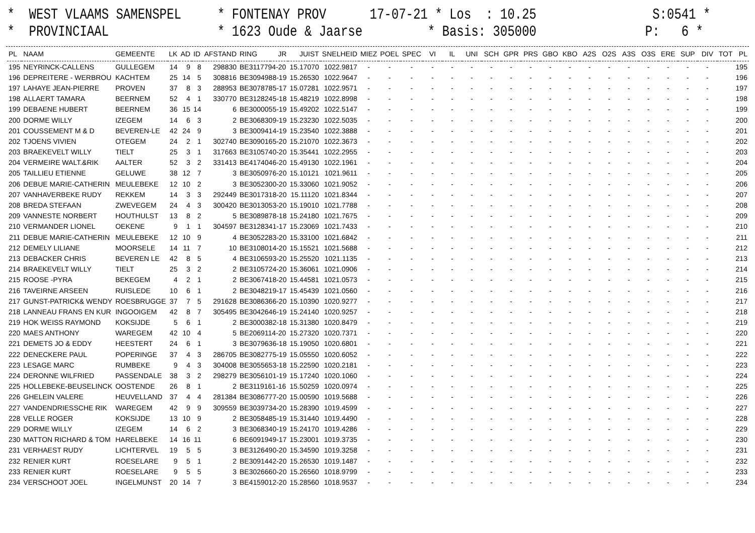* WEST VLAAMS SAMENSPEL * FONTENAY PROV 17-07-21 * Los : 10.25 S:0541 * * PROVINCIAAL * 1623 Oude & Jaarse * Basis: 305000 P: 6 *
| PL | NAAM | GEMEENTE | LK | AD | ID | AFSTAND | RING | JR | JUIST | SNELHEID | MIEZ | POEL | SPEC | VI | IL | UNI | SCH | GPR | PRS | GBO | KBO | A2S | O2S | A3S | O3S | ERE | SUP | DIV | TOT | PL |
| --- | --- | --- | --- | --- | --- | --- | --- | --- | --- | --- | --- | --- | --- | --- | --- | --- | --- | --- | --- | --- | --- | --- | --- | --- | --- | --- | --- | --- | --- | --- |
| 195 | NEYRINCK-CALLENS | GULLEGEM | 14 | 9 | 8 | 298830 | BE3117794-20 | | 15.17070 | 1022.9817 | - | - | - | - | - | - | - | - | - | - | - | - | - | - | - | - | - | - | | 195 |
| 196 | DEPREITERE - WERBROU | KACHTEM | 25 | 14 | 5 | 308816 | BE3094988-19 | | 15.26530 | 1022.9647 | - | - | - | - | - | - | - | - | - | - | - | - | - | - | - | - | - | - | | 196 |
| 197 | LAHAYE JEAN-PIERRE | PROVEN | 37 | 8 | 3 | 288953 | BE3078785-17 | | 15.07281 | 1022.9571 | - | - | - | - | - | - | - | - | - | - | - | - | - | - | - | - | - | - | | 197 |
| 198 | ALLAERT TAMARA | BEERNEM | 52 | 4 | 1 | 330770 | BE3128245-18 | | 15.48219 | 1022.8998 | - | - | - | - | - | - | - | - | - | - | - | - | - | - | - | - | - | - | | 198 |
| 199 | DEBAENE HUBERT | BEERNEM | 36 | 15 | 14 | 6 | BE3000055-19 | | 15.49202 | 1022.5147 | - | - | - | - | - | - | - | - | - | - | - | - | - | - | - | - | - | - | | 199 |
| 200 | DORME WILLY | IZEGEM | 14 | 6 | 3 | 2 | BE3068309-19 | | 15.23230 | 1022.5035 | - | - | - | - | - | - | - | - | - | - | - | - | - | - | - | - | - | - | | 200 |
| 201 | COUSSEMENT M & D | BEVEREN-LE | 42 | 24 | 9 | 3 | BE3009414-19 | | 15.23540 | 1022.3888 | - | - | - | - | - | - | - | - | - | - | - | - | - | - | - | - | - | - | | 201 |
| 202 | TJOENS VIVIEN | OTEGEM | 24 | 2 | 1 | 302740 | BE3090165-20 | | 15.21070 | 1022.3673 | - | - | - | - | - | - | - | - | - | - | - | - | - | - | - | - | - | - | | 202 |
| 203 | BRAEKEVELT WILLY | TIELT | 25 | 3 | 1 | 317663 | BE3105740-20 | | 15.35441 | 1022.2955 | - | - | - | - | - | - | - | - | - | - | - | - | - | - | - | - | - | - | | 203 |
| 204 | VERMEIRE WALT.&RIK | AALTER | 52 | 3 | 2 | 331413 | BE4174046-20 | | 15.49130 | 1022.1961 | - | - | - | - | - | - | - | - | - | - | - | - | - | - | - | - | - | - | | 204 |
| 205 | TAILLIEU ETIENNE | GELUWE | 38 | 12 | 7 | 3 | BE3050976-20 | | 15.10121 | 1021.9611 | - | - | - | - | - | - | - | - | - | - | - | - | - | - | - | - | - | - | | 205 |
| 206 | DEBUE MARIE-CATHERIN | MEULEBEKE | 12 | 10 | 2 | 3 | BE3052300-20 | | 15.33060 | 1021.9052 | - | - | - | - | - | - | - | - | - | - | - | - | - | - | - | - | - | - | | 206 |
| 207 | VANHAVERBEKE RUDY | REKKEM | 14 | 3 | 3 | 292449 | BE3017318-20 | | 15.11120 | 1021.8344 | - | - | - | - | - | - | - | - | - | - | - | - | - | - | - | - | - | - | | 207 |
| 208 | BREDA STEFAAN | ZWEVEGEM | 24 | 4 | 3 | 300420 | BE3013053-20 | | 15.19010 | 1021.7788 | - | - | - | - | - | - | - | - | - | - | - | - | - | - | - | - | - | - | | 208 |
| 209 | VANNESTE NORBERT | HOUTHULST | 13 | 8 | 2 | 5 | BE3089878-18 | | 15.24180 | 1021.7675 | - | - | - | - | - | - | - | - | - | - | - | - | - | - | - | - | - | - | | 209 |
| 210 | VERMANDER LIONEL | OEKENE | 9 | 1 | 1 | 304597 | BE3128341-17 | | 15.23069 | 1021.7433 | - | - | - | - | - | - | - | - | - | - | - | - | - | - | - | - | - | - | | 210 |
| 211 | DEBUE MARIE-CATHERIN | MEULEBEKE | 12 | 10 | 9 | 4 | BE3052283-20 | | 15.33100 | 1021.6842 | - | - | - | - | - | - | - | - | - | - | - | - | - | - | - | - | - | - | | 211 |
| 212 | DEMELY LILIANE | MOORSELE | 14 | 11 | 7 | 10 | BE3108014-20 | | 15.15521 | 1021.5688 | - | - | - | - | - | - | - | - | - | - | - | - | - | - | - | - | - | - | | 212 |
| 213 | DEBACKER CHRIS | BEVEREN LE | 42 | 8 | 5 | 4 | BE3106593-20 | | 15.25520 | 1021.1135 | - | - | - | - | - | - | - | - | - | - | - | - | - | - | - | - | - | - | | 213 |
| 214 | BRAEKEVELT WILLY | TIELT | 25 | 3 | 2 | 2 | BE3105724-20 | | 15.36061 | 1021.0906 | - | - | - | - | - | - | - | - | - | - | - | - | - | - | - | - | - | - | | 214 |
| 215 | ROOSE -PYRA | BEKEGEM | 4 | 2 | 1 | 2 | BE3067418-20 | | 15.44581 | 1021.0573 | - | - | - | - | - | - | - | - | - | - | - | - | - | - | - | - | - | - | | 215 |
| 216 | TAVEIRNE ARSEEN | RUISLEDE | 10 | 6 | 1 | 2 | BE3048219-17 | | 15.45439 | 1021.0560 | - | - | - | - | - | - | - | - | - | - | - | - | - | - | - | - | - | - | | 216 |
| 217 | GUNST-PATRICK& WENDY | ROESBRUGGE | 37 | 7 | 5 | 291628 | BE3086366-20 | | 15.10390 | 1020.9277 | - | - | - | - | - | - | - | - | - | - | - | - | - | - | - | - | - | - | | 217 |
| 218 | LANNEAU FRANS EN KUR | INGOOIGEM | 42 | 8 | 7 | 305495 | BE3042646-19 | | 15.24140 | 1020.9257 | - | - | - | - | - | - | - | - | - | - | - | - | - | - | - | - | - | - | | 218 |
| 219 | HOK WEISS RAYMOND | KOKSIJDE | 5 | 6 | 1 | 2 | BE3000382-18 | | 15.31380 | 1020.8479 | - | - | - | - | - | - | - | - | - | - | - | - | - | - | - | - | - | - | | 219 |
| 220 | MAES ANTHONY | WAREGEM | 42 | 10 | 4 | 5 | BE2069114-20 | | 15.27320 | 1020.7371 | - | - | - | - | - | - | - | - | - | - | - | - | - | - | - | - | - | - | | 220 |
| 221 | DEMETS JO & EDDY | HEESTERT | 24 | 6 | 1 | 3 | BE3079636-18 | | 15.19050 | 1020.6801 | - | - | - | - | - | - | - | - | - | - | - | - | - | - | - | - | - | - | | 221 |
| 222 | DENECKERE PAUL | POPERINGE | 37 | 4 | 3 | 286705 | BE3082775-19 | | 15.05550 | 1020.6052 | - | - | - | - | - | - | - | - | - | - | - | - | - | - | - | - | - | - | | 222 |
| 223 | LESAGE MARC | RUMBEKE | 9 | 4 | 3 | 304008 | BE3055653-18 | | 15.22590 | 1020.2181 | - | - | - | - | - | - | - | - | - | - | - | - | - | - | - | - | - | - | | 223 |
| 224 | DERONNE WILFRIED | PASSENDALE | 38 | 3 | 2 | 298279 | BE3056101-19 | | 15.17240 | 1020.1060 | - | - | - | - | - | - | - | - | - | - | - | - | - | - | - | - | - | - | | 224 |
| 225 | HOLLEBEKE-BEUSELINCK | OOSTENDE | 26 | 8 | 1 | 2 | BE3119161-16 | | 15.50259 | 1020.0974 | - | - | - | - | - | - | - | - | - | - | - | - | - | - | - | - | - | - | | 225 |
| 226 | GHELEIN VALERE | HEUVELLAND | 37 | 4 | 4 | 281384 | BE3086777-20 | | 15.00590 | 1019.5688 | - | - | - | - | - | - | - | - | - | - | - | - | - | - | - | - | - | - | | 226 |
| 227 | VANDENDRIESSCHE RIK | WAREGEM | 42 | 9 | 9 | 309559 | BE3039734-20 | | 15.28390 | 1019.4599 | - | - | - | - | - | - | - | - | - | - | - | - | - | - | - | - | - | - | | 227 |
| 228 | VELLE ROGER | KOKSIJDE | 13 | 10 | 9 | 2 | BE3058485-19 | | 15.31440 | 1019.4490 | - | - | - | - | - | - | - | - | - | - | - | - | - | - | - | - | - | - | | 228 |
| 229 | DORME WILLY | IZEGEM | 14 | 6 | 2 | 3 | BE3068340-19 | | 15.24170 | 1019.4286 | - | - | - | - | - | - | - | - | - | - | - | - | - | - | - | - | - | - | | 229 |
| 230 | MATTON RICHARD & TOM | HARELBEKE | 14 | 16 | 11 | 6 | BE6091949-17 | | 15.23001 | 1019.3735 | - | - | - | - | - | - | - | - | - | - | - | - | - | - | - | - | - | - | | 230 |
| 231 | VERHAEST RUDY | LICHTERVEL | 19 | 5 | 5 | 3 | BE3126490-20 | | 15.34590 | 1019.3258 | - | - | - | - | - | - | - | - | - | - | - | - | - | - | - | - | - | - | | 231 |
| 232 | RENIER KURT | ROESELARE | 9 | 5 | 1 | 2 | BE3091442-20 | | 15.26530 | 1019.1487 | - | - | - | - | - | - | - | - | - | - | - | - | - | - | - | - | - | - | | 232 |
| 233 | RENIER KURT | ROESELARE | 9 | 5 | 5 | 3 | BE3026660-20 | | 15.26560 | 1018.9799 | - | - | - | - | - | - | - | - | - | - | - | - | - | - | - | - | - | - | | 233 |
| 234 | VERSCHOOT JOEL | INGELMUNST | 20 | 14 | 7 | 3 | BE4159012-20 | | 15.28560 | 1018.9537 | - | - | - | - | - | - | - | - | - | - | - | - | - | - | - | - | - | - | | 234 |